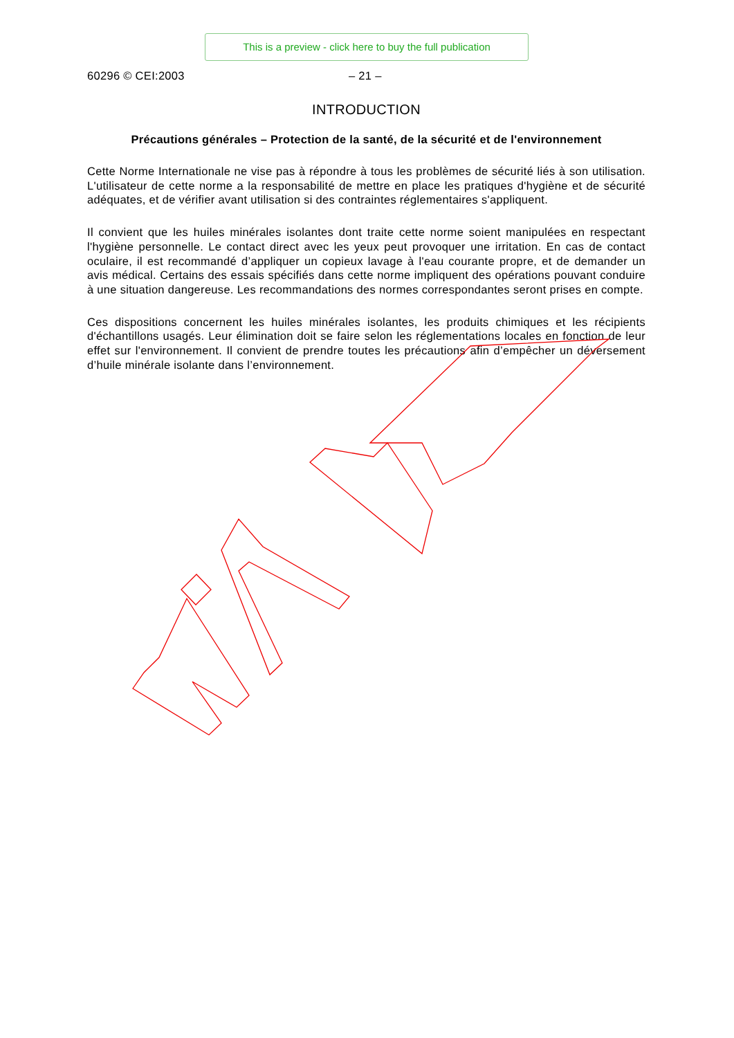This is a preview - click here to buy the full publication
60296 © CEI:2003 – 21 –
INTRODUCTION
Précautions générales – Protection de la santé, de la sécurité et de l'environnement
Cette Norme Internationale ne vise pas à répondre à tous les problèmes de sécurité liés à son utilisation. L'utilisateur de cette norme a la responsabilité de mettre en place les pratiques d'hygiène et de sécurité adéquates, et de vérifier avant utilisation si des contraintes réglementaires s'appliquent.
Il convient que les huiles minérales isolantes dont traite cette norme soient manipulées en respectant l'hygiène personnelle. Le contact direct avec les yeux peut provoquer une irritation. En cas de contact oculaire, il est recommandé d’appliquer un copieux lavage à l'eau courante propre, et de demander un avis médical. Certains des essais spécifiés dans cette norme impliquent des opérations pouvant conduire à une situation dangereuse. Les recommandations des normes correspondantes seront prises en compte.
Ces dispositions concernent les huiles minérales isolantes, les produits chimiques et les récipients d'échantillons usagés. Leur élimination doit se faire selon les réglementations locales en fonction de leur effet sur l'environnement. Il convient de prendre toutes les précautions afin d’empêcher un déversement d’huile minérale isolante dans l’environnement.